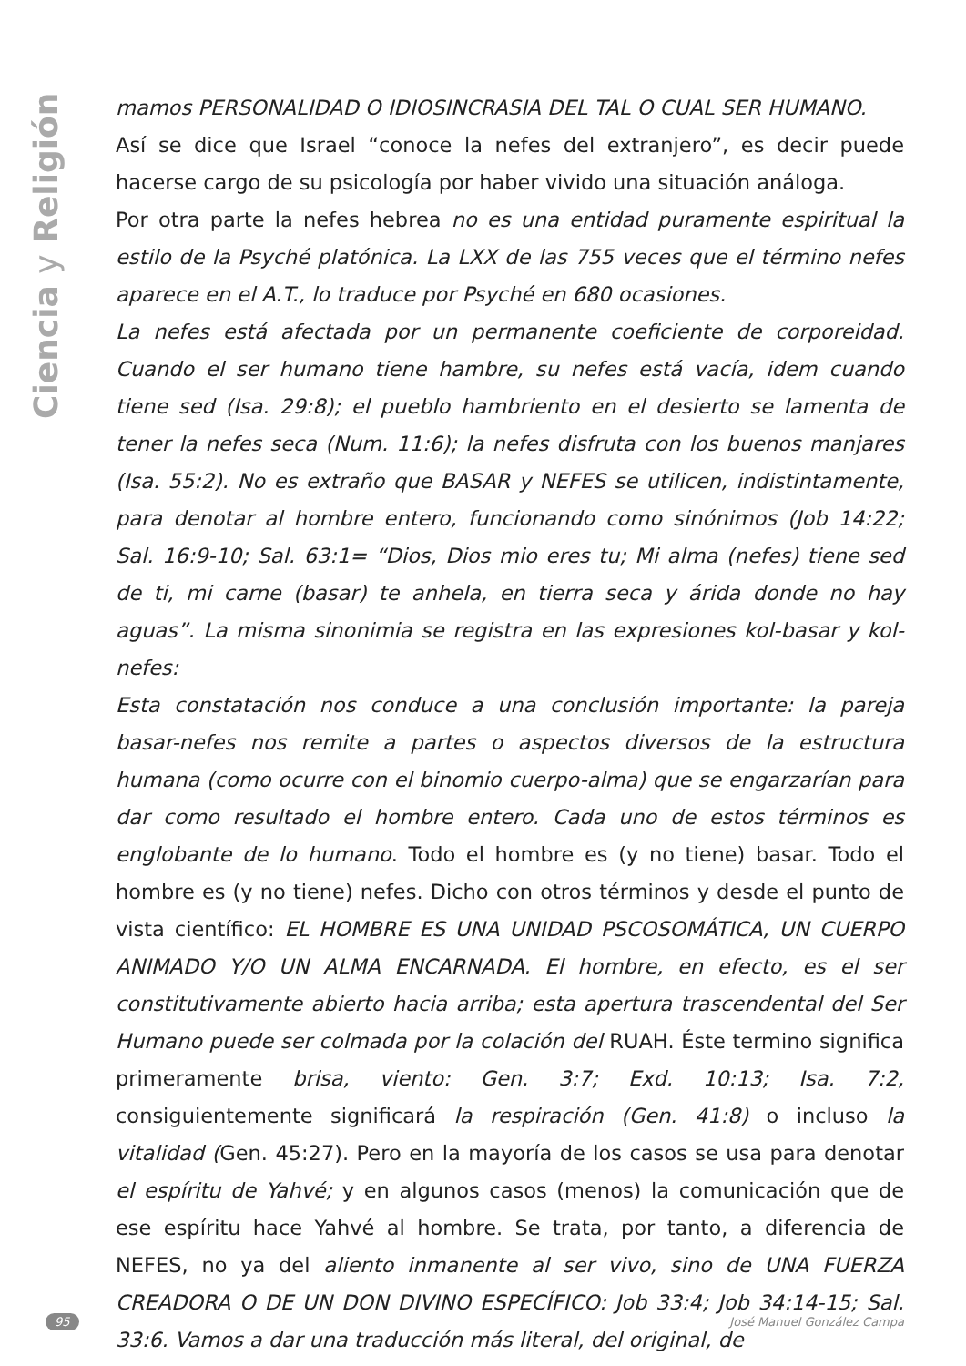Ciencia y Religión
mamos PERSONALIDAD O IDIOSINCRASIA DEL TAL O CUAL SER HUMANO.
Así se dice que Israel “conoce la nefes del extranjero”, es decir puede hacerse cargo de su psicología por haber vivido una situación análoga.
Por otra parte la nefes hebrea no es una entidad puramente espiritual la estilo de la Psyché platónica. La LXX de las 755 veces que el término nefes aparece en el A.T., lo traduce por Psyché en 680 ocasiones.
La nefes está afectada por un permanente coeficiente de corporeidad. Cuando el ser humano tiene hambre, su nefes está vacía, idem cuando tiene sed (Isa. 29:8); el pueblo hambriento en el desierto se lamenta de tener la nefes seca (Num. 11:6); la nefes disfruta con los buenos manjares (Isa. 55:2). No es extraño que BASAR y NEFES se utilicen, indistintamente, para denotar al hombre entero, funcionando como sinónimos (Job 14:22; Sal. 16:9-10; Sal. 63:1= “Dios, Dios mio eres tu; Mi alma (nefes) tiene sed de ti, mi carne (basar) te anhela, en tierra seca y árida donde no hay aguas”. La misma sinonimia se registra en las expresiones kol-basar y kol-nefes:
Esta constatación nos conduce a una conclusión importante: la pareja basar-nefes nos remite a partes o aspectos diversos de la estructura humana (como ocurre con el binomio cuerpo-alma) que se engarzarían para dar como resultado el hombre entero. Cada uno de estos términos es englobante de lo humano. Todo el hombre es (y no tiene) basar. Todo el hombre es (y no tiene) nefes. Dicho con otros términos y desde el punto de vista científico: EL HOMBRE ES UNA UNIDAD PSCOSOMÁTICA, UN CUERPO ANIMADO Y/O UN ALMA ENCARNADA. El hombre, en efecto, es el ser constitutivamente abierto hacia arriba; esta apertura trascendental del Ser Humano puede ser colmada por la colación del RUAH. Éste termino significa primeramente brisa, viento: Gen. 3:7; Exd. 10:13; Isa. 7:2, consiguientemente significará la respiración (Gen. 41:8) o incluso la vitalidad (Gen. 45:27). Pero en la mayoría de los casos se usa para denotar el espíritu de Yahvé; y en algunos casos (menos) la comunicación que de ese espíritu hace Yahvé al hombre. Se trata, por tanto, a diferencia de NEFES, no ya del aliento inmanente al ser vivo, sino de UNA FUERZA CREADORA O DE UN DON DIVINO ESPECÍFICO: Job 33:4; Job 34:14-15; Sal. 33:6. Vamos a dar una traducción más literal, del original, de
95 José Manuel González Campa